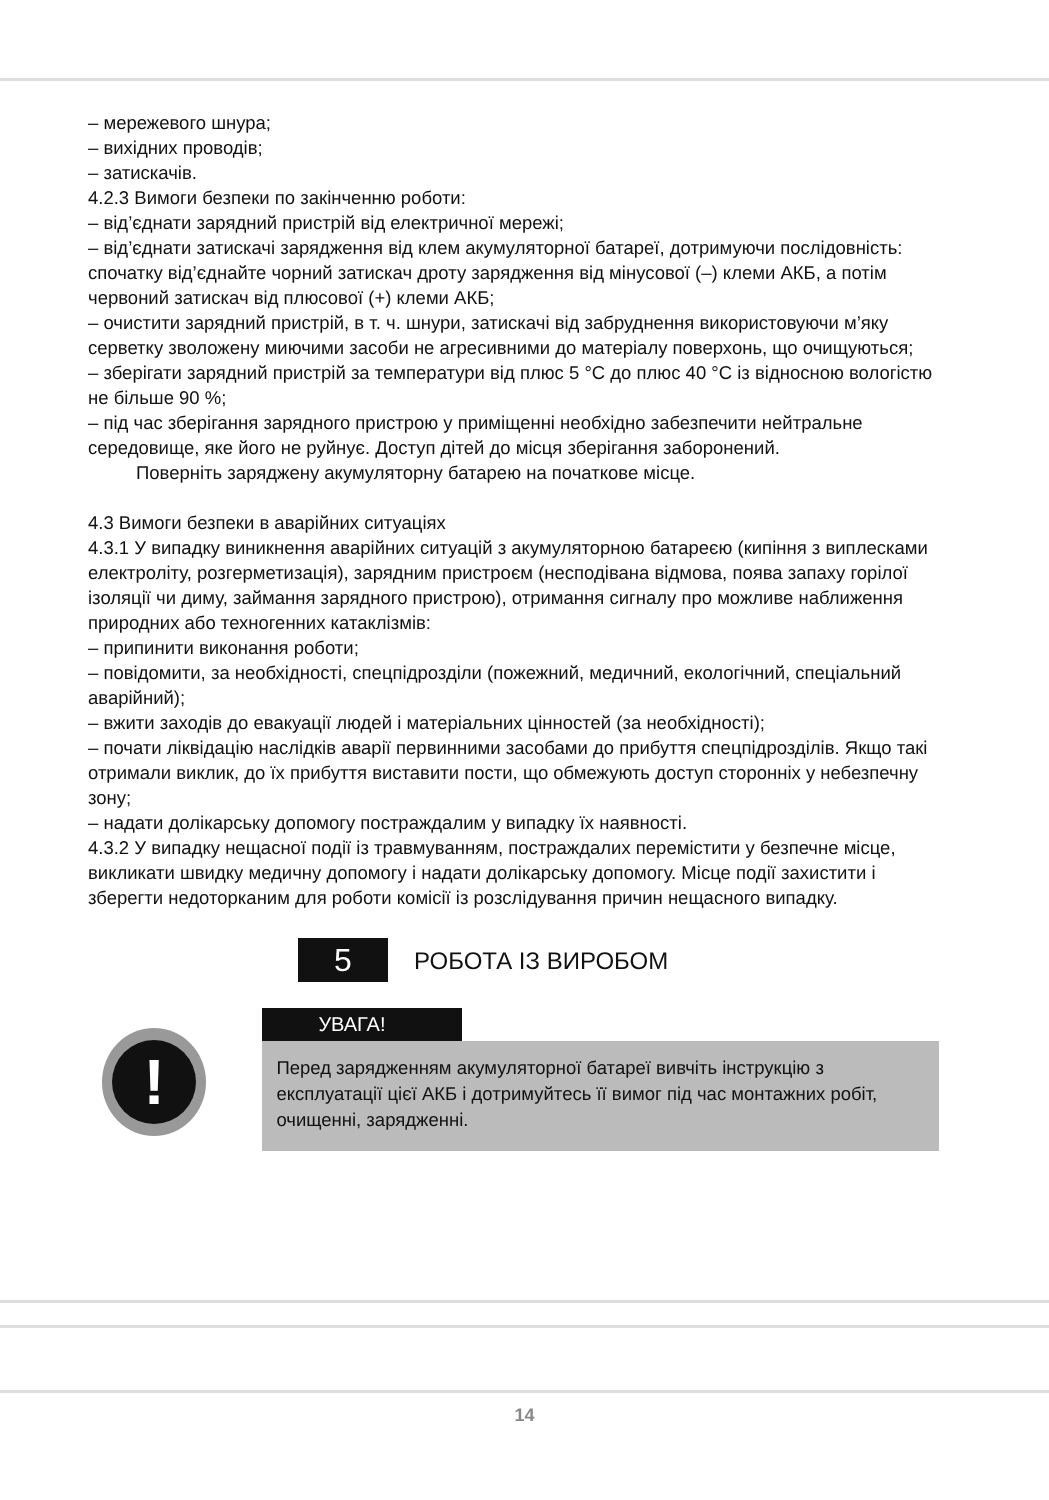– мережевого шнура;
– вихідних проводів;
– затискачів.
4.2.3 Вимоги безпеки по закінченню роботи:
– від’єднати зарядний пристрій від електричної мережі;
– від’єднати затискачі зарядження від клем акумуляторної батареї, дотримуючи послідовність: спочатку від’єднайте чорний затискач дроту зарядження від мінусової (–) клеми АКБ, а потім червоний затискач від плюсової (+) клеми АКБ;
– очистити зарядний пристрій, в т. ч. шнури, затискачі від забруднення використовуючи м’яку серветку зволожену миючими засоби не агресивними до матеріалу поверхонь, що очищуються;
– зберігати зарядний пристрій за температури від плюс 5 °C до плюс 40 °C із відносною вологістю не більше 90 %;
– під час зберігання зарядного пристрою у приміщенні необхідно забезпечити нейтральне середовище, яке його не руйнує. Доступ дітей до місця зберігання заборонений.
Поверніть заряджену акумуляторну батарею на початкове місце.
4.3 Вимоги безпеки в аварійних ситуаціях
4.3.1 У випадку виникнення аварійних ситуацій з акумуляторною батареєю (кипіння з виплесками електроліту, розгерметизація), зарядним пристроєм (несподівана відмова, поява запаху горілої ізоляції чи диму, займання зарядного пристрою), отримання сигналу про можливе наближення природних або техногенних катаклізмів:
– припинити виконання роботи;
– повідомити, за необхідності, спецпідрозділи (пожежний, медичний, екологічний, спеціальний аварійний);
– вжити заходів до евакуації людей і матеріальних цінностей (за необхідності);
– почати ліквідацію наслідків аварії первинними засобами до прибуття спецпідрозділів. Якщо такі отримали виклик, до їх прибуття виставити пости, що обмежують доступ сторонніх у небезпечну зону;
– надати долікарську допомогу постраждалим у випадку їх наявності.
4.3.2 У випадку нещасної події із травмуванням, постраждалих перемістити у безпечне місце, викликати швидку медичну допомогу і надати долікарську допомогу. Місце події захистити і зберегти недоторканим для роботи комісії із розслідування причин нещасного випадку.
5
РОБОТА ІЗ ВИРОБОМ
!
УВАГА!
Перед зарядженням акумуляторної батареї вивчіть інструкцію з експлуатації цієї АКБ і дотримуйтесь її вимог під час монтажних робіт, очищенні, зарядженні.
14